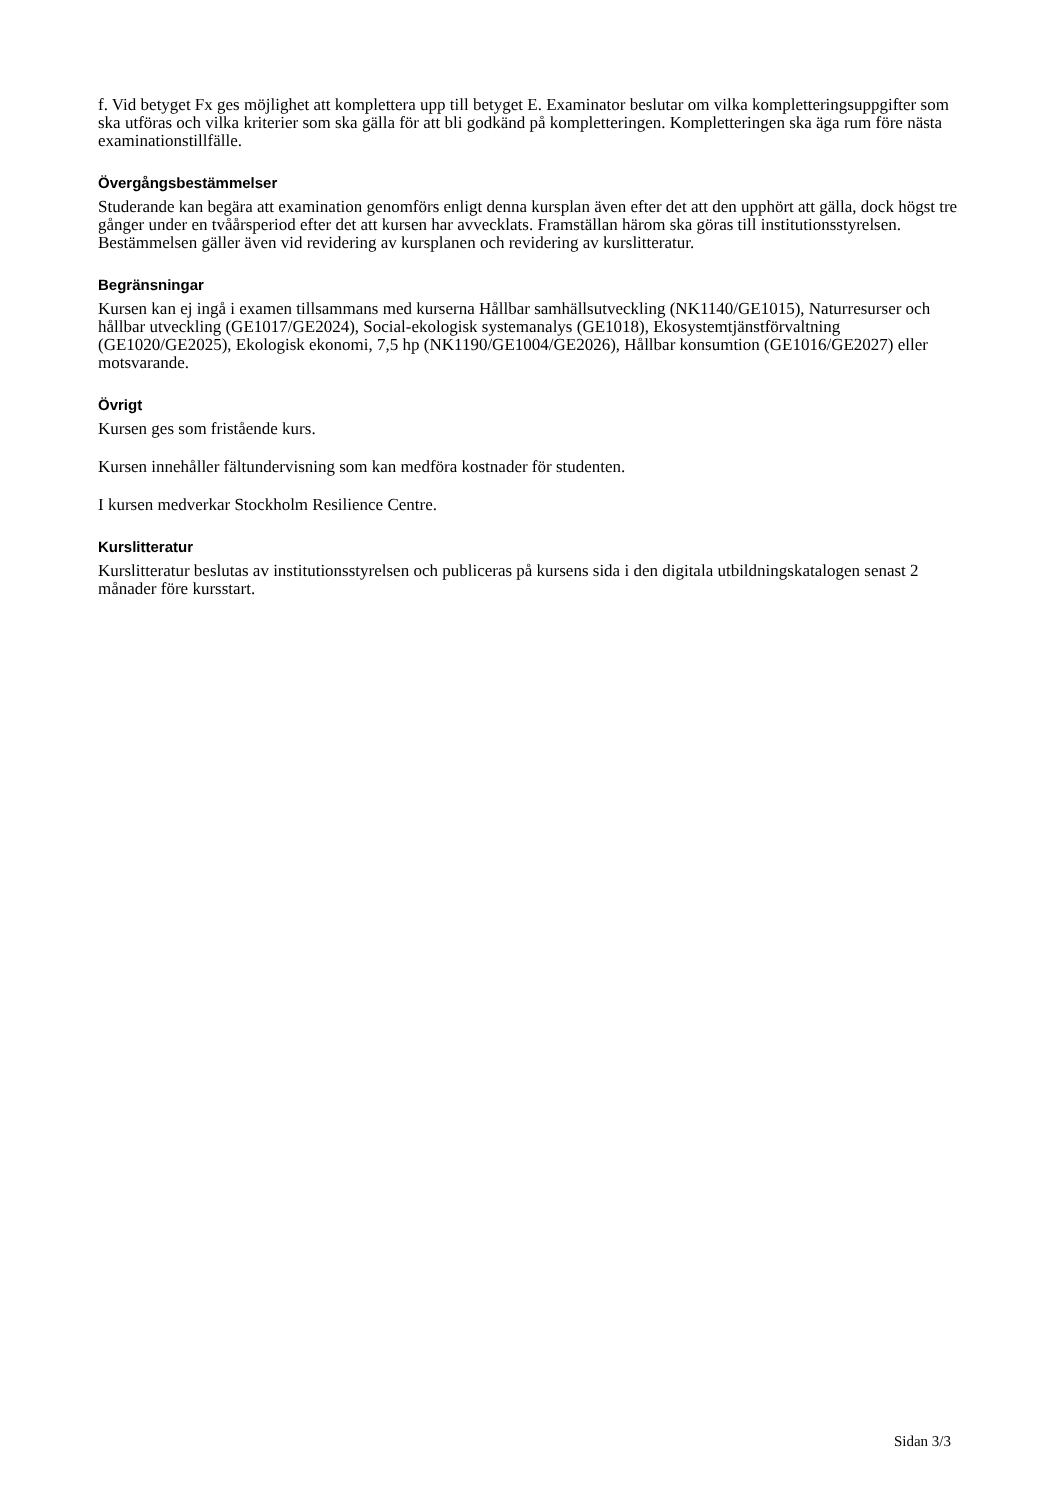f. Vid betyget Fx ges möjlighet att komplettera upp till betyget E. Examinator beslutar om vilka kompletteringsuppgifter som ska utföras och vilka kriterier som ska gälla för att bli godkänd på kompletteringen. Kompletteringen ska äga rum före nästa examinationstillfälle.
Övergångsbestämmelser
Studerande kan begära att examination genomförs enligt denna kursplan även efter det att den upphört att gälla, dock högst tre gånger under en tvåårsperiod efter det att kursen har avvecklats. Framställan härom ska göras till institutionsstyrelsen. Bestämmelsen gäller även vid revidering av kursplanen och revidering av kurslitteratur.
Begränsningar
Kursen kan ej ingå i examen tillsammans med kurserna Hållbar samhällsutveckling (NK1140/GE1015), Naturresurser och hållbar utveckling (GE1017/GE2024), Social-ekologisk systemanalys (GE1018), Ekosystemtjänstförvaltning (GE1020/GE2025), Ekologisk ekonomi, 7,5 hp (NK1190/GE1004/GE2026), Hållbar konsumtion (GE1016/GE2027) eller motsvarande.
Övrigt
Kursen ges som fristående kurs.
Kursen innehåller fältundervisning som kan medföra kostnader för studenten.
I kursen medverkar Stockholm Resilience Centre.
Kurslitteratur
Kurslitteratur beslutas av institutionsstyrelsen och publiceras på kursens sida i den digitala utbildningskatalogen senast 2 månader före kursstart.
Sidan 3/3